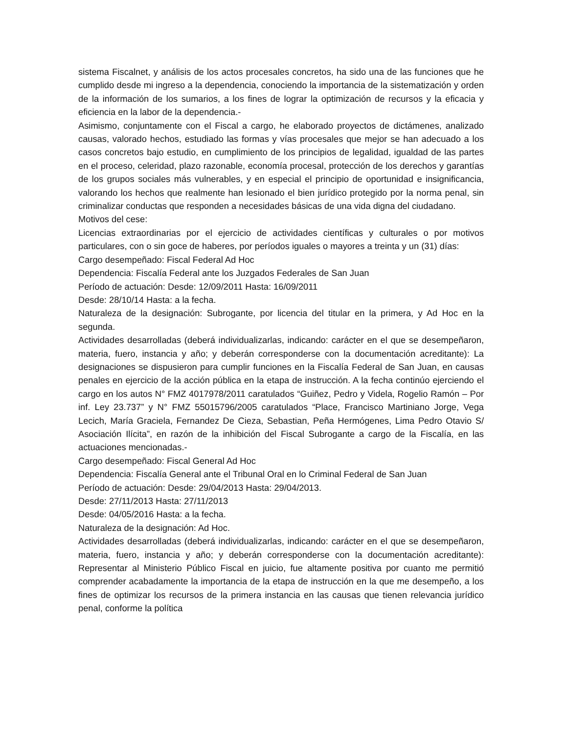sistema Fiscalnet, y análisis de los actos procesales concretos, ha sido una de las funciones que he cumplido desde mi ingreso a la dependencia, conociendo la importancia de la sistematización y orden de la información de los sumarios, a los fines de lograr la optimización de recursos y la eficacia y eficiencia en la labor de la dependencia.-
Asimismo, conjuntamente con el Fiscal a cargo, he elaborado proyectos de dictámenes, analizado causas, valorado hechos, estudiado las formas y vías procesales que mejor se han adecuado a los casos concretos bajo estudio, en cumplimiento de los principios de legalidad, igualdad de las partes en el proceso, celeridad, plazo razonable, economía procesal, protección de los derechos y garantías de los grupos sociales más vulnerables, y en especial el principio de oportunidad e insignificancia, valorando los hechos que realmente han lesionado el bien jurídico protegido por la norma penal, sin criminalizar conductas que responden a necesidades básicas de una vida digna del ciudadano.
Motivos del cese:
Licencias extraordinarias por el ejercicio de actividades científicas y culturales o por motivos particulares, con o sin goce de haberes, por períodos iguales o mayores a treinta y un (31) días:
Cargo desempeñado: Fiscal Federal Ad Hoc
Dependencia: Fiscalía Federal ante los Juzgados Federales de San Juan
Período de actuación: Desde: 12/09/2011 Hasta: 16/09/2011
Desde: 28/10/14 Hasta: a la fecha.
Naturaleza de la designación: Subrogante, por licencia del titular en la primera, y Ad Hoc en la segunda.
Actividades desarrolladas (deberá individualizarlas, indicando: carácter en el que se desempeñaron, materia, fuero, instancia y año; y deberán corresponderse con la documentación acreditante): La designaciones se dispusieron para cumplir funciones en la Fiscalía Federal de San Juan, en causas penales en ejercicio de la acción pública en la etapa de instrucción. A la fecha continúo ejerciendo el cargo en los autos N° FMZ 4017978/2011 caratulados “Guiñez, Pedro y Videla, Rogelio Ramón – Por inf. Ley 23.737” y N° FMZ 55015796/2005 caratulados “Place, Francisco Martiniano Jorge, Vega Lecich, María Graciela, Fernandez De Cieza, Sebastian, Peña Hermógenes, Lima Pedro Otavio S/ Asociación Ilícita”, en razón de la inhibición del Fiscal Subrogante a cargo de la Fiscalía, en las actuaciones mencionadas.-
Cargo desempeñado: Fiscal General Ad Hoc
Dependencia: Fiscalía General ante el Tribunal Oral en lo Criminal Federal de San Juan
Período de actuación: Desde: 29/04/2013 Hasta: 29/04/2013.
Desde: 27/11/2013 Hasta: 27/11/2013
Desde: 04/05/2016 Hasta: a la fecha.
Naturaleza de la designación: Ad Hoc.
Actividades desarrolladas (deberá individualizarlas, indicando: carácter en el que se desempeñaron, materia, fuero, instancia y año; y deberán corresponderse con la documentación acreditante): Representar al Ministerio Público Fiscal en juicio, fue altamente positiva por cuanto me permitió comprender acabadamente la importancia de la etapa de instrucción en la que me desempeño, a los fines de optimizar los recursos de la primera instancia en las causas que tienen relevancia jurídico penal, conforme la política